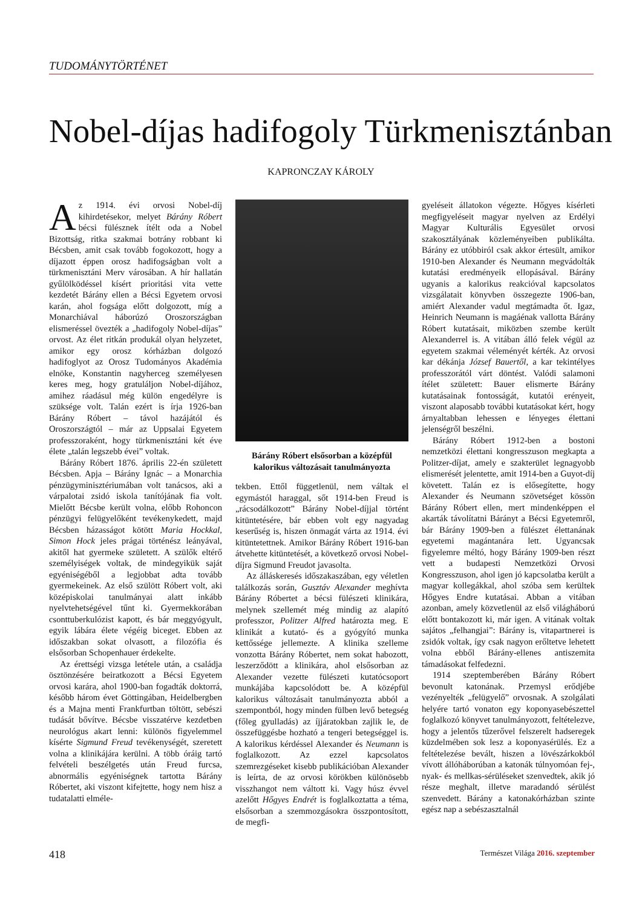TUDOMÁNYTÖRTÉNET
Nobel-díjas hadifogoly Türkmenisztánban
KAPRONCZAY KÁROLY
Az 1914. évi orvosi Nobel-díj kihirdetésekor, melyet Bárány Róbert bécsi fülésznek ítélt oda a Nobel Bizottság, ritka szakmai botrány robbant ki Bécsben, amit csak tovább fogokozott, hogy a díjazott éppen orosz hadifogságban volt a türkmenisztáni Merv városában. A hír hallatán gyűlölködéssel kísért prioritási vita vette kezdetét Bárány ellen a Bécsi Egyetem orvosi karán, ahol fogsága előtt dolgozott, míg a Monarchiával háborúzó Oroszországban elismeréssel övezték a „hadifogoly Nobel-díjas” orvost. Az élet ritkán produkál olyan helyzetet, amikor egy orosz kórházban dolgozó hadifoglyot az Orosz Tudományos Akadémia elnöke, Konstantin nagyherceg személyesen keres meg, hogy gratuláljon Nobel-díjához, amihez ráadásul még külön engedélyre is szüksége volt. Talán ezért is írja 1926-ban Bárány Róbert – távol hazájától és Oroszországtól – már az Uppsalai Egyetem professzoraként, hogy türkmenisztáni két éve élete „talán legszebb évei” voltak.
Bárány Róbert 1876. április 22-én született Bécsben. Apja – Bárány Ignác – a Monarchia pénzügyminisztériumában volt tanácsos, aki a várpalotai zsidó iskola tanítójának fia volt. Mielőtt Bécsbe került volna, előbb Rohoncon pénzügyi felügyelőként tevékenykedett, majd Bécsben házasságot kötött Maria Hockkal, Simon Hock jeles prágai történész leányával, akitől hat gyermeke született. A szülők eltérő személyiségek voltak, de mindegyikük saját egyéniségéből a legjobbat adta tovább gyermekeinek. Az első szülött Róbert volt, aki középiskolai tanulmányai alatt inkább nyelvtehetségével tűnt ki. Gyermekkorában csonttuberkulózist kapott, és bár meggyógyult, egyik lábára élete végéig biceget. Ebben az időszakban sokat olvasott, a filozófia és elsősorban Schopenhauer érdekelte.
Az érettségi vizsga letétele után, a családja ösztönzésére beiratkozott a Bécsi Egyetem orvosi karára, ahol 1900-ban fogadták doktorrá, később három évet Göttingában, Heidelbergben és a Majna menti Frankfurtban töltött, sebészi tudását bővítve. Bécsbe visszatérve kezdetben neurológus akart lenni: különös figyelemmel kísérte Sigmund Freud tevékenységét, szeretett volna a klinikájára kerülni. A több óráig tartó felvételi beszélgetés után Freud furcsa, abnormális egyéniségnek tartotta Bárány Róbertet, aki viszont kifejtette, hogy nem hisz a tudatalatti elméle-
Bárány Róbert elsősorban a középfül kalorikus változásait tanulmányozta
tekben. Ettől függetlenül, nem váltak el egymástól haraggal, sőt 1914-ben Freud is „rácsodálkozott” Bárány Nobel-díjjal történt kitüntetésére, bár ebben volt egy nagyadag keserűség is, hiszen önmagát várta az 1914. évi kitüntetettnek. Amikor Bárány Róbert 1916-ban átvehette kitüntetését, a következő orvosi Nobel-díjra Sigmund Freudot javasolta.
Az álláskeresés időszakaszában, egy véletlen találkozás során, Gusztáv Alexander meghívta Bárány Róbertet a bécsi fülészeti klinikára, melynek szellemét még mindig az alapító professzor, Politzer Alfred határozta meg. E klinikát a kutató- és a gyógyító munka kettőssége jellemezte. A klinika szelleme vonzotta Bárány Róbertet, nem sokat habozott, leszerződött a klinikára, ahol elsősorban az Alexander vezette fülészeti kutatócsoport munkájába kapcsolódott be. A középfül kalorikus változásait tanulmányozta abból a szempontból, hogy minden fülben levő betegség (főleg gyulladás) az íjjáratokban zajlik le, de összefüggésbe hozható a tengeri betegséggel is. A kalorikus kérdéssel Alexander és Neumann is foglalkozott. Az ezzel kapcsolatos szemrezgéseket kisebb publikációban Alexander is leírta, de az orvosi körökben különösebb visszhangot nem váltott ki. Vagy húsz évvel azelőtt Hőgyes Endrét is foglalkoztatta a téma, elsősorban a szemmozgásokra összpontosított, de megfi-
gyeléseit állatokon végezte. Hőgyes kísérleti megfigyeléseit magyar nyelven az Erdélyi Magyar Kulturális Egyesület orvosi szakosztályának közleményeiben publikálta. Bárány ez utóbbiról csak akkor értesült, amikor 1910-ben Alexander és Neumann megvádolták kutatási eredményeik ellopásával. Bárány ugyanis a kalorikus reakcióval kapcsolatos vizsgálatait könyvben összegezte 1906-ban, amiért Alexander vadul megtámadta őt. Igaz, Heinrich Neumann is magáénak vallotta Bárány Róbert kutatásait, miközben szembe került Alexanderrel is. A vitában álló felek végül az egyetem szakmai véleményét kérték. Az orvosi kar dékánja József Bauertől, a kar tekintélyes professzorától várt döntést. Valódi salamoni ítélet született: Bauer elismerte Bárány kutatásainak fontosságát, kutatói erényeit, viszont alaposabb további kutatásokat kért, hogy árnyaltabban lehessen e lényeges élettani jelenségről beszélni.
Bárány Róbert 1912-ben a bostoni nemzetközi élettani kongresszuson megkapta a Politzer-díjat, amely e szakterület legnagyobb elismerését jelentette, amit 1914-ben a Guyot-díj követett. Talán ez is elősegítette, hogy Alexander és Neumann szövetséget kössön Bárány Róbert ellen, mert mindenképpen el akarták távolítatni Bárányt a Bécsi Egyetemről, bár Bárány 1909-ben a fülészet élettanának egyetemi magántanára lett. Ugyancsak figyelemre méltó, hogy Bárány 1909-ben részt vett a budapesti Nemzetközi Orvosi Kongresszuson, ahol igen jó kapcsolatba került a magyar kollegákkal, ahol szóba sem kerültek Hőgyes Endre kutatásai. Abban a vitában azonban, amely közvetlenül az első világháború előtt bontakozott ki, már igen. A vitának voltak sajátos „felhangjai”: Bárány is, vitapartnerei is zsidók voltak, így csak nagyon erőltetve lehetett volna ebből Bárány-ellenes antiszemita támadásokat felfedezni.
1914 szeptemberében Bárány Róbert bevonult katonának. Przemysl erődjébe vezényelték „felügyelő” orvosnak. A szolgálati helyére tartó vonaton egy koponyasebészettel foglalkozó könyvet tanulmányozott, feltételezve, hogy a jelentős tűzerővel felszerelt hadseregek küzdelmében sok lesz a koponyasérülés. Ez a feltételezése bevált, hiszen a lövészárkokból vívott állóháborúban a katonák túlnyomóan fej-, nyak- és mellkas-sérüléseket szenvedtek, akik jó része meghalt, illetve maradandó sérülést szenvedett. Bárány a katonakórházban szinte egész nap a sebészasztalnál
418 Természet Világa 2016. szeptember